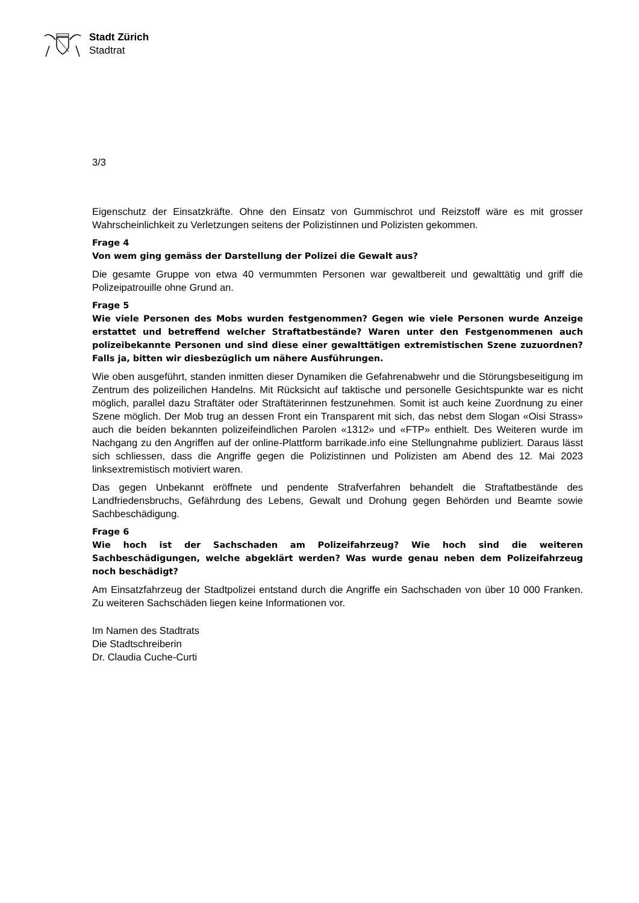Stadt Zürich
Stadtrat
3/3
Eigenschutz der Einsatzkräfte. Ohne den Einsatz von Gummischrot und Reizstoff wäre es mit grosser Wahrscheinlichkeit zu Verletzungen seitens der Polizistinnen und Polizisten gekommen.
Frage 4
Von wem ging gemäss der Darstellung der Polizei die Gewalt aus?
Die gesamte Gruppe von etwa 40 vermummten Personen war gewaltbereit und gewalttätig und griff die Polizeipatrouille ohne Grund an.
Frage 5
Wie viele Personen des Mobs wurden festgenommen? Gegen wie viele Personen wurde Anzeige erstattet und betreffend welcher Straftatbestände? Waren unter den Festgenommenen auch polizeibekannte Personen und sind diese einer gewalttätigen extremistischen Szene zuzuordnen? Falls ja, bitten wir diesbezüglich um nähere Ausführungen.
Wie oben ausgeführt, standen inmitten dieser Dynamiken die Gefahrenabwehr und die Störungsbeseitigung im Zentrum des polizeilichen Handelns. Mit Rücksicht auf taktische und personelle Gesichtspunkte war es nicht möglich, parallel dazu Straftäter oder Straftäterinnen festzunehmen. Somit ist auch keine Zuordnung zu einer Szene möglich. Der Mob trug an dessen Front ein Transparent mit sich, das nebst dem Slogan «Oisi Strass» auch die beiden bekannten polizeifeindlichen Parolen «1312» und «FTP» enthielt. Des Weiteren wurde im Nachgang zu den Angriffen auf der online-Plattform barrikade.info eine Stellungnahme publiziert. Daraus lässt sich schliessen, dass die Angriffe gegen die Polizistinnen und Polizisten am Abend des 12. Mai 2023 linksextremistisch motiviert waren.
Das gegen Unbekannt eröffnete und pendente Strafverfahren behandelt die Straftatbestände des Landfriedensbruchs, Gefährdung des Lebens, Gewalt und Drohung gegen Behörden und Beamte sowie Sachbeschädigung.
Frage 6
Wie hoch ist der Sachschaden am Polizeifahrzeug? Wie hoch sind die weiteren Sachbeschädigungen, welche abgeklärt werden? Was wurde genau neben dem Polizeifahrzeug noch beschädigt?
Am Einsatzfahrzeug der Stadtpolizei entstand durch die Angriffe ein Sachschaden von über 10 000 Franken. Zu weiteren Sachschäden liegen keine Informationen vor.
Im Namen des Stadtrats
Die Stadtschreiberin
Dr. Claudia Cuche-Curti